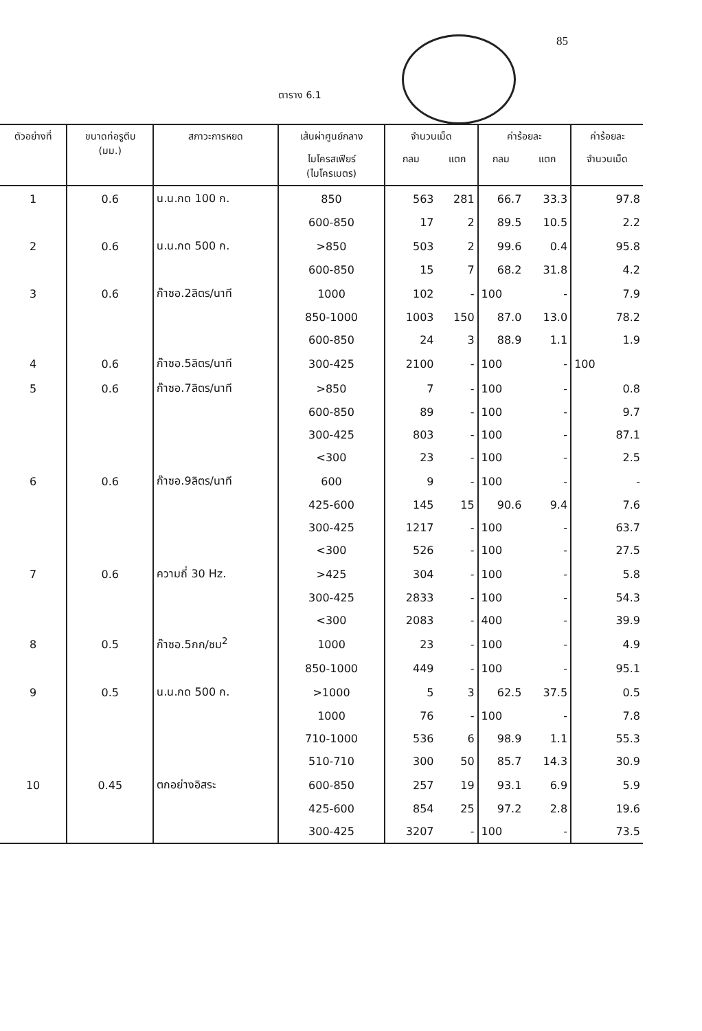85
ตาราง 6.1
| ตัวอย่างที่ | ขนาดท่อรูตีบ (มม.) | สภาวะการหยด | เส้นผ่าศูนย์กลาง | จำนวนเม็ด | | ค่าร้อยละ | | ค่าร้อยละ |
| --- | --- | --- | --- | --- | --- | --- | --- | --- |
| | | | ไมโครสเฟียร์ (ไมโครเมตร) | กลม | แตก | กลม | แตก | จำนวนเม็ด |
| 1 | 0.6 | น.น.กด 100 ก. | 850 | 563 | 281 | 66.7 | 33.3 | 97.8 |
| | | | 600-850 | 17 | 2 | 89.5 | 10.5 | 2.2 |
| 2 | 0.6 | น.น.กด 500 ก. | >850 | 503 | 2 | 99.6 | 0.4 | 95.8 |
| | | | 600-850 | 15 | 7 | 68.2 | 31.8 | 4.2 |
| 3 | 0.6 | ก๊าซอ.2ลิตร/นาที | 1000 | 102 | - | 100 | - | 7.9 |
| | | | 850-1000 | 1003 | 150 | 87.0 | 13.0 | 78.2 |
| | | | 600-850 | 24 | 3 | 88.9 | 1.1 | 1.9 |
| 4 | 0.6 | ก๊าซอ.5ลิตร/นาที | 300-425 | 2100 | - | 100 | - | 100 |
| 5 | 0.6 | ก๊าซอ.7ลิตร/นาที | >850 | 7 | - | 100 | - | 0.8 |
| | | | 600-850 | 89 | - | 100 | - | 9.7 |
| | | | 300-425 | 803 | - | 100 | - | 87.1 |
| | | | <300 | 23 | - | 100 | - | 2.5 |
| 6 | 0.6 | ก๊าซอ.9ลิตร/นาที | 600 | 9 | - | 100 | - | - |
| | | | 425-600 | 145 | 15 | 90.6 | 9.4 | 7.6 |
| | | | 300-425 | 1217 | - | 100 | - | 63.7 |
| | | | <300 | 526 | - | 100 | - | 27.5 |
| 7 | 0.6 | ความถี่ 30 Hz. | >425 | 304 | - | 100 | - | 5.8 |
| | | | 300-425 | 2833 | - | 100 | - | 54.3 |
| | | | <300 | 2083 | - | 400 | - | 39.9 |
| 8 | 0.5 | ก๊าซอ.5กก/ชม<sup>2</sup> | 1000 | 23 | - | 100 | - | 4.9 |
| | | | 850-1000 | 449 | - | 100 | - | 95.1 |
| 9 | 0.5 | น.น.กด 500 ก. | >1000 | 5 | 3 | 62.5 | 37.5 | 0.5 |
| | | | 1000 | 76 | - | 100 | - | 7.8 |
| | | | 710-1000 | 536 | 6 | 98.9 | 1.1 | 55.3 |
| | | | 510-710 | 300 | 50 | 85.7 | 14.3 | 30.9 |
| 10 | 0.45 | ตกอย่างอิสระ | 600-850 | 257 | 19 | 93.1 | 6.9 | 5.9 |
| | | | 425-600 | 854 | 25 | 97.2 | 2.8 | 19.6 |
| | | | 300-425 | 3207 | - | 100 | - | 73.5 |